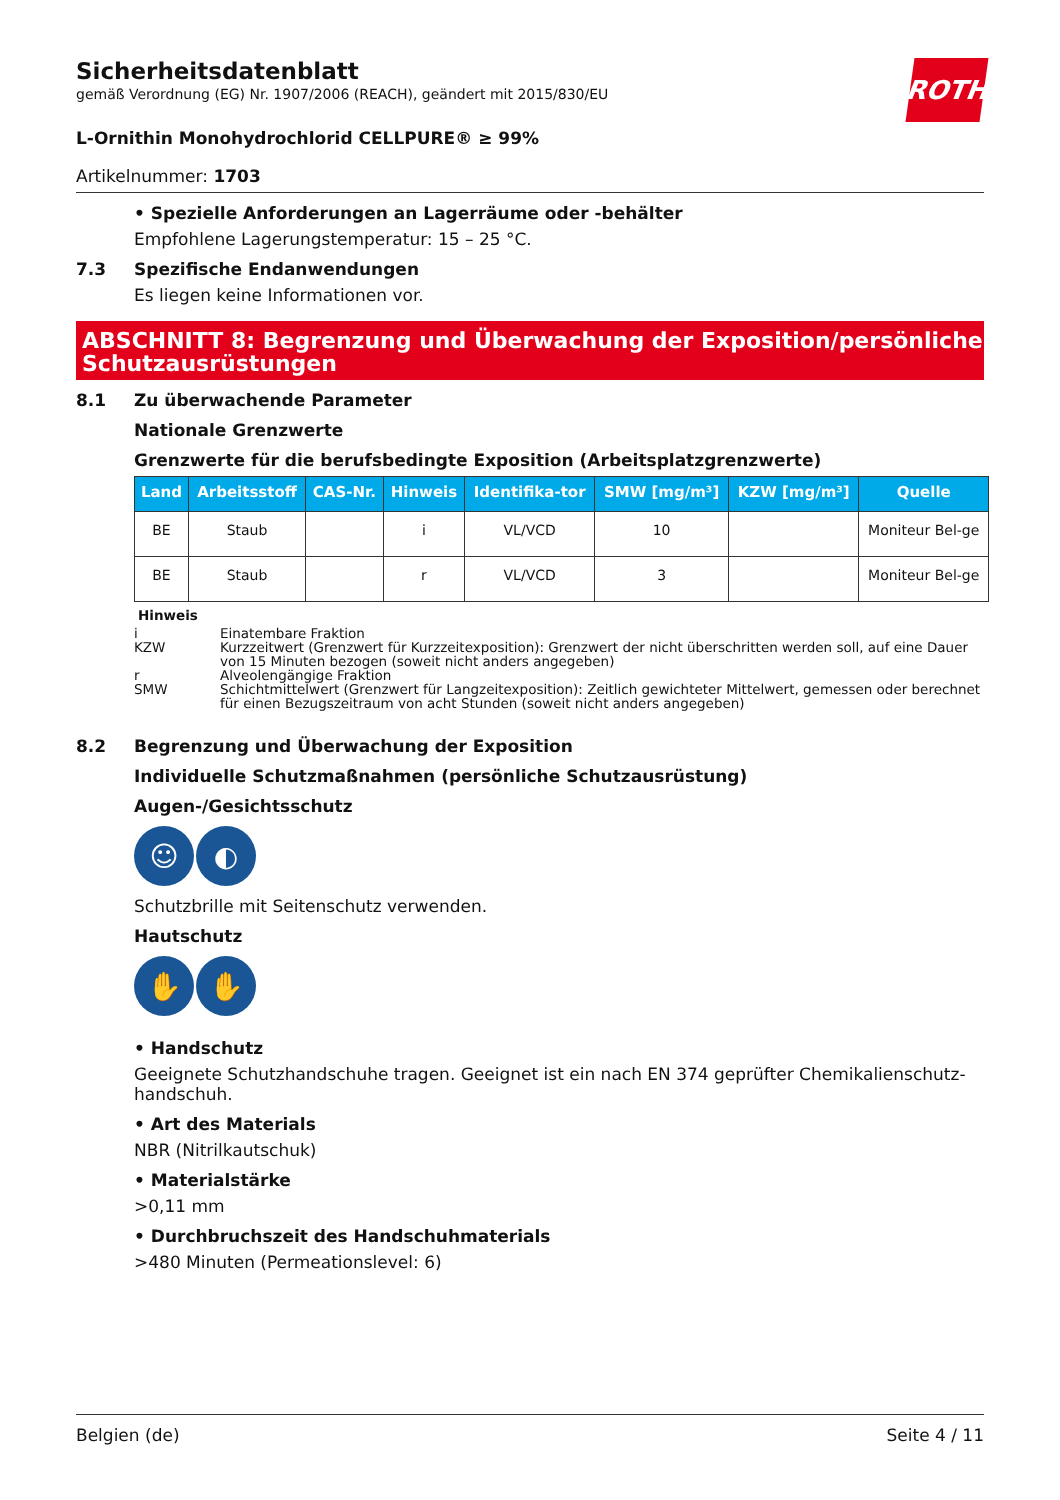ROTH
Sicherheitsdatenblatt
gemäß Verordnung (EG) Nr. 1907/2006 (REACH), geändert mit 2015/830/EU
L-Ornithin Monohydrochlorid CELLPURE® ≥ 99%
Artikelnummer: 1703
• Spezielle Anforderungen an Lagerräume oder -behälter
Empfohlene Lagerungstemperatur: 15 – 25 °C.
7.3 Spezifische Endanwendungen
Es liegen keine Informationen vor.
ABSCHNITT 8: Begrenzung und Überwachung der Exposition/persönliche Schutzausrüstungen
8.1 Zu überwachende Parameter
Nationale Grenzwerte
Grenzwerte für die berufsbedingte Exposition (Arbeitsplatzgrenzwerte)
| Land | Arbeitsstoff | CAS-Nr. | Hinweis | Identifika-tor | SMW [mg/m³] | KZW [mg/m³] | Quelle |
| --- | --- | --- | --- | --- | --- | --- | --- |
| BE | Staub | | i | VL/VCD | 10 | | Moniteur Bel-ge |
| BE | Staub | | r | VL/VCD | 3 | | Moniteur Bel-ge |
Hinweis
i Einatembare Fraktion
KZW Kurzzeitwert (Grenzwert für Kurzzeitexposition): Grenzwert der nicht überschritten werden soll, auf eine Dauer von 15 Minuten bezogen (soweit nicht anders angegeben)
r Alveolengängige Fraktion
SMW Schichtmittelwert (Grenzwert für Langzeitexposition): Zeitlich gewichteter Mittelwert, gemessen oder berechnet für einen Bezugszeitraum von acht Stunden (soweit nicht anders angegeben)
8.2 Begrenzung und Überwachung der Exposition
Individuelle Schutzmaßnahmen (persönliche Schutzausrüstung)
Augen-/Gesichtsschutz
☺ ◐
Schutzbrille mit Seitenschutz verwenden.
Hautschutz
✋ ✋
• Handschutz
Geeignete Schutzhandschuhe tragen. Geeignet ist ein nach EN 374 geprüfter Chemikalienschutz-handschuh.
• Art des Materials
NBR (Nitrilkautschuk)
• Materialstärke
>0,11 mm
• Durchbruchszeit des Handschuhmaterials
>480 Minuten (Permeationslevel: 6)
Belgien (de) Seite 4 / 11